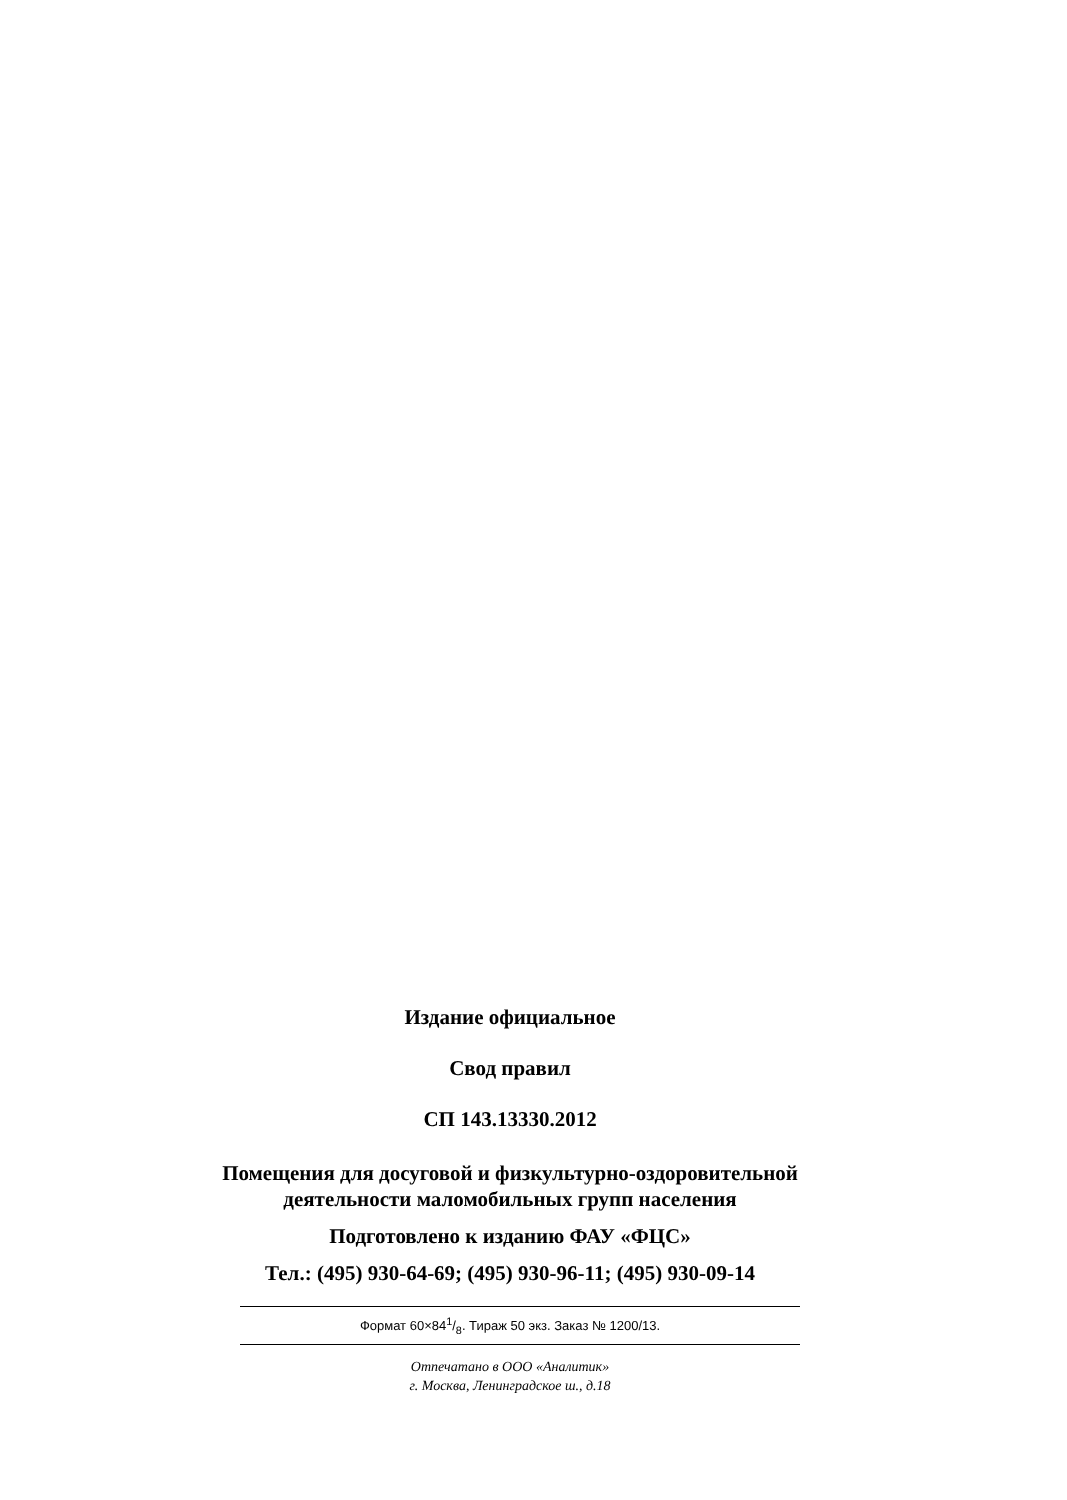Издание официальное
Свод правил
СП 143.13330.2012
Помещения для досуговой и физкультурно-оздоровительной деятельности маломобильных групп населения
Подготовлено к изданию ФАУ «ФЦС»
Тел.: (495) 930-64-69; (495) 930-96-11; (495) 930-09-14
Формат 60×841/8. Тираж 50 экз. Заказ № 1200/13.
Отпечатано в ООО «Аналитик»
г. Москва, Ленинградское ш., д.18